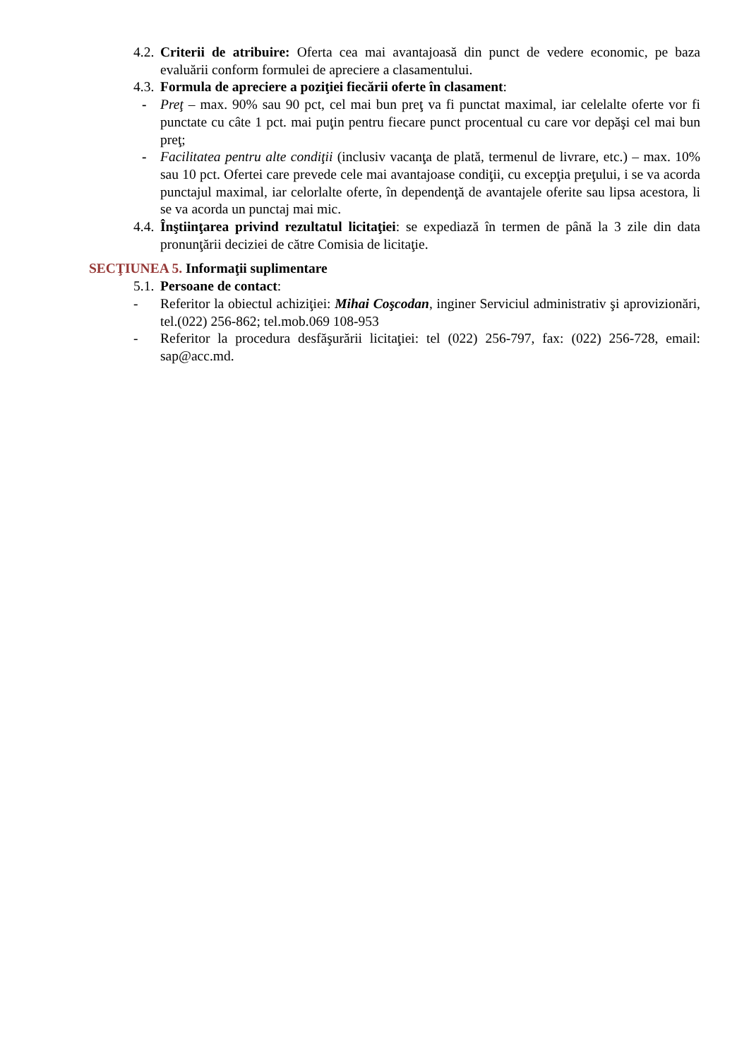4.2. Criterii de atribuire: Oferta cea mai avantajoasă din punct de vedere economic, pe baza evaluării conform formulei de apreciere a clasamentului.
4.3. Formula de apreciere a poziţiei fiecării oferte în clasament:
- Preţ – max. 90% sau 90 pct, cel mai bun preţ va fi punctat maximal, iar celelalte oferte vor fi punctate cu câte 1 pct. mai puţin pentru fiecare punct procentual cu care vor depăşi cel mai bun preţ;
- Facilitatea pentru alte condiţii (inclusiv vacanţa de plată, termenul de livrare, etc.) – max. 10% sau 10 pct. Ofertei care prevede cele mai avantajoase condiţii, cu excepţia preţului, i se va acorda punctajul maximal, iar celorlalte oferte, în dependenţă de avantajele oferite sau lipsa acestora, li se va acorda un punctaj mai mic.
4.4. Înştiinţarea privind rezultatul licitaţiei: se expediază în termen de până la 3 zile din data pronunţării deciziei de către Comisia de licitaţie.
SECŢIUNEA 5. Informaţii suplimentare
5.1. Persoane de contact:
- Referitor la obiectul achiziţiei: Mihai Coşcodan, inginer Serviciul administrativ şi aprovizionări, tel.(022) 256-862; tel.mob.069 108-953
- Referitor la procedura desfăşurării licitaţiei: tel (022) 256-797, fax: (022) 256-728, email: sap@acc.md.